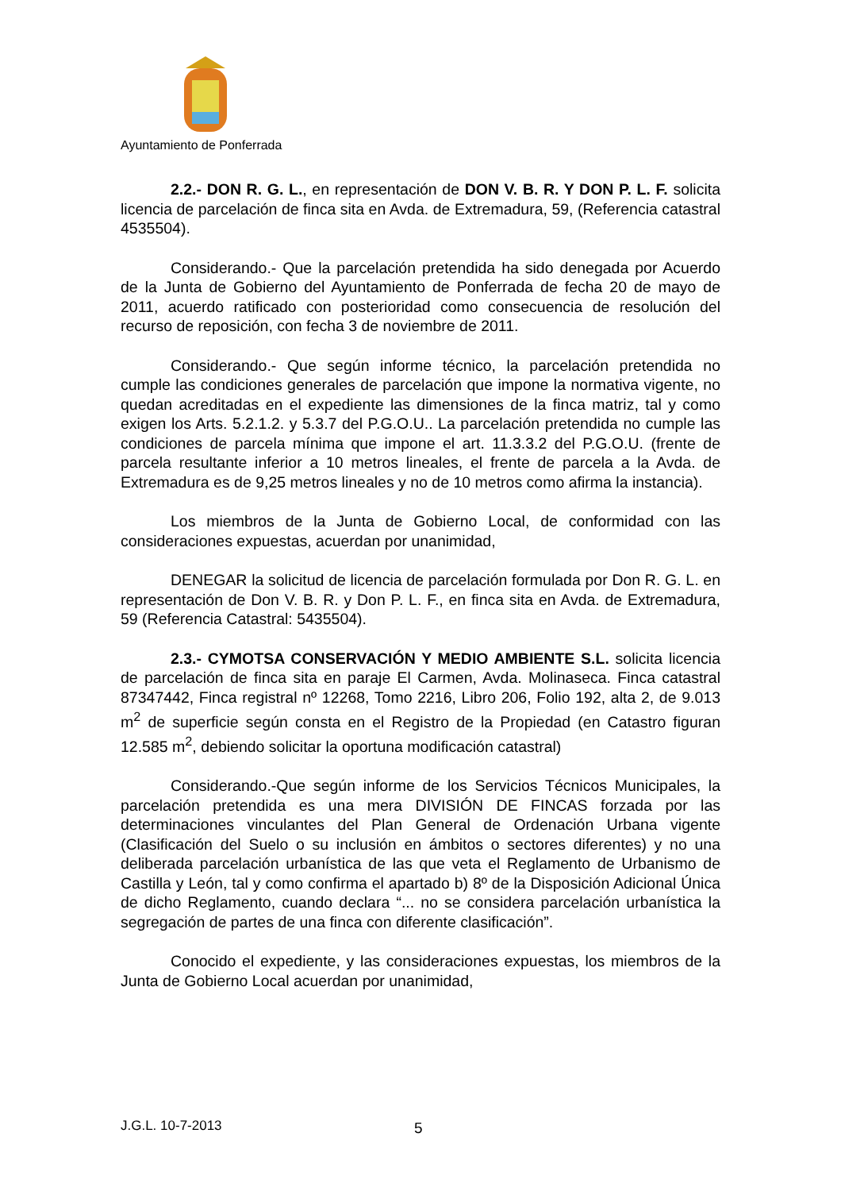Ayuntamiento de Ponferrada
2.2.- DON R. G. L., en representación de DON V. B. R. Y DON P. L. F. solicita licencia de parcelación de finca sita en Avda. de Extremadura, 59, (Referencia catastral 4535504).
Considerando.- Que la parcelación pretendida ha sido denegada por Acuerdo de la Junta de Gobierno del Ayuntamiento de Ponferrada de fecha 20 de mayo de 2011, acuerdo ratificado con posterioridad como consecuencia de resolución del recurso de reposición, con fecha 3 de noviembre de 2011.
Considerando.- Que según informe técnico, la parcelación pretendida no cumple las condiciones generales de parcelación que impone la normativa vigente, no quedan acreditadas en el expediente las dimensiones de la finca matriz, tal y como exigen los Arts. 5.2.1.2. y 5.3.7 del P.G.O.U.. La parcelación pretendida no cumple las condiciones de parcela mínima que impone el art. 11.3.3.2 del P.G.O.U. (frente de parcela resultante inferior a 10 metros lineales, el frente de parcela a la Avda. de Extremadura es de 9,25 metros lineales y no de 10 metros como afirma la instancia).
Los miembros de la Junta de Gobierno Local, de conformidad con las consideraciones expuestas, acuerdan por unanimidad,
DENEGAR la solicitud de licencia de parcelación formulada por Don R. G. L. en representación de Don V. B. R. y Don P. L. F., en finca sita en Avda. de Extremadura, 59 (Referencia Catastral: 5435504).
2.3.- CYMOTSA CONSERVACIÓN Y MEDIO AMBIENTE S.L. solicita licencia de parcelación de finca sita en paraje El Carmen, Avda. Molinaseca. Finca catastral 87347442, Finca registral nº 12268, Tomo 2216, Libro 206, Folio 192, alta 2, de 9.013 m<sup>2</sup> de superficie según consta en el Registro de la Propiedad (en Catastro figuran 12.585 m<sup>2</sup>, debiendo solicitar la oportuna modificación catastral)
Considerando.-Que según informe de los Servicios Técnicos Municipales, la parcelación pretendida es una mera DIVISIÓN DE FINCAS forzada por las determinaciones vinculantes del Plan General de Ordenación Urbana vigente (Clasificación del Suelo o su inclusión en ámbitos o sectores diferentes) y no una deliberada parcelación urbanística de las que veta el Reglamento de Urbanismo de Castilla y León, tal y como confirma el apartado b) 8º de la Disposición Adicional Única de dicho Reglamento, cuando declara “... no se considera parcelación urbanística la segregación de partes de una finca con diferente clasificación”.
Conocido el expediente, y las consideraciones expuestas, los miembros de la Junta de Gobierno Local acuerdan por unanimidad,
J.G.L. 10-7-2013 5